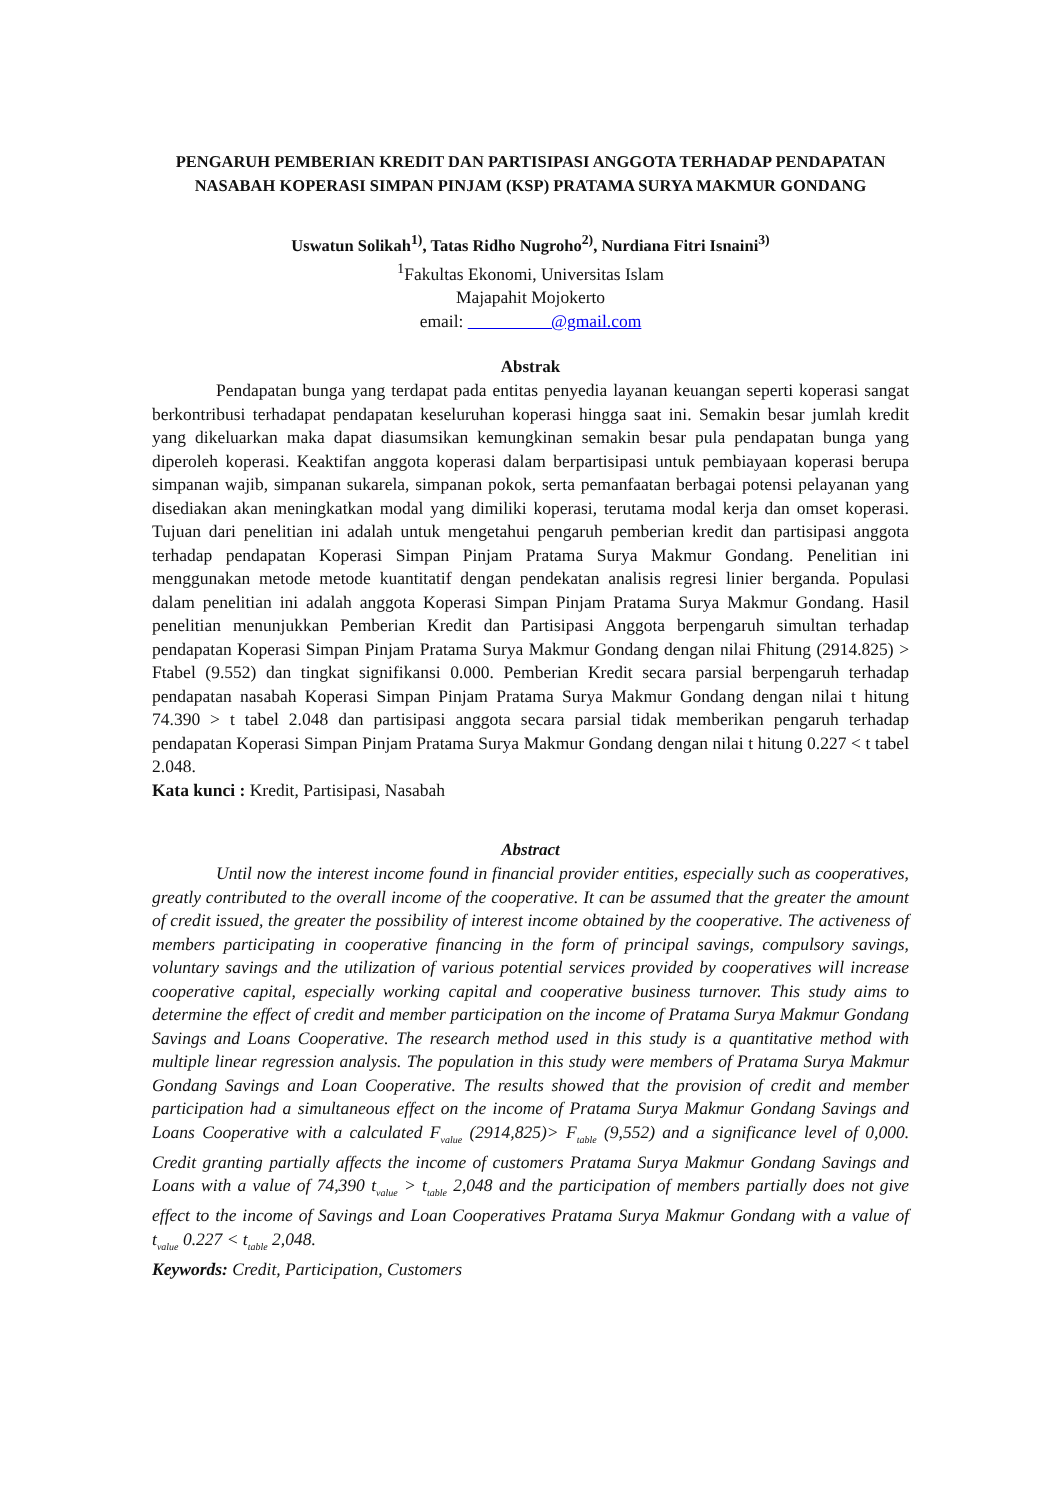PENGARUH PEMBERIAN KREDIT DAN PARTISIPASI ANGGOTA TERHADAP PENDAPATAN NASABAH KOPERASI SIMPAN PINJAM (KSP) PRATAMA SURYA MAKMUR GONDANG
Uswatun Solikah<sup>1)</sup>, Tatas Ridho Nugroho<sup>2)</sup>, Nurdiana Fitri Isnaini<sup>3)</sup>
<sup>1</sup> Fakultas Ekonomi, Universitas Islam
Majapahit Mojokerto
email: @gmail.com
Abstrak
Pendapatan bunga yang terdapat pada entitas penyedia layanan keuangan seperti koperasi sangat berkontribusi terhadapat pendapatan keseluruhan koperasi hingga saat ini. Semakin besar jumlah kredit yang dikeluarkan maka dapat diasumsikan kemungkinan semakin besar pula pendapatan bunga yang diperoleh koperasi. Keaktifan anggota koperasi dalam berpartisipasi untuk pembiayaan koperasi berupa simpanan wajib, simpanan sukarela, simpanan pokok, serta pemanfaatan berbagai potensi pelayanan yang disediakan akan meningkatkan modal yang dimiliki koperasi, terutama modal kerja dan omset koperasi. Tujuan dari penelitian ini adalah untuk mengetahui pengaruh pemberian kredit dan partisipasi anggota terhadap pendapatan Koperasi Simpan Pinjam Pratama Surya Makmur Gondang. Penelitian ini menggunakan metode metode kuantitatif dengan pendekatan analisis regresi linier berganda. Populasi dalam penelitian ini adalah anggota Koperasi Simpan Pinjam Pratama Surya Makmur Gondang. Hasil penelitian menunjukkan Pemberian Kredit dan Partisipasi Anggota berpengaruh simultan terhadap pendapatan Koperasi Simpan Pinjam Pratama Surya Makmur Gondang dengan nilai Fhitung (2914.825) > Ftabel (9.552) dan tingkat signifikansi 0.000. Pemberian Kredit secara parsial berpengaruh terhadap pendapatan nasabah Koperasi Simpan Pinjam Pratama Surya Makmur Gondang dengan nilai t hitung 74.390 > t tabel 2.048 dan partisipasi anggota secara parsial tidak memberikan pengaruh terhadap pendapatan Koperasi Simpan Pinjam Pratama Surya Makmur Gondang dengan nilai t hitung 0.227 < t tabel 2.048.
Kata kunci : Kredit, Partisipasi, Nasabah
Abstract
Until now the interest income found in financial provider entities, especially such as cooperatives, greatly contributed to the overall income of the cooperative. It can be assumed that the greater the amount of credit issued, the greater the possibility of interest income obtained by the cooperative. The activeness of members participating in cooperative financing in the form of principal savings, compulsory savings, voluntary savings and the utilization of various potential services provided by cooperatives will increase cooperative capital, especially working capital and cooperative business turnover. This study aims to determine the effect of credit and member participation on the income of Pratama Surya Makmur Gondang Savings and Loans Cooperative. The research method used in this study is a quantitative method with multiple linear regression analysis. The population in this study were members of Pratama Surya Makmur Gondang Savings and Loan Cooperative. The results showed that the provision of credit and member participation had a simultaneous effect on the income of Pratama Surya Makmur Gondang Savings and Loans Cooperative with a calculated F<sub>value</sub> (2914,825)> F<sub>table</sub> (9,552) and a significance level of 0,000. Credit granting partially affects the income of customers Pratama Surya Makmur Gondang Savings and Loans with a value of 74,390 t<sub>value</sub> > t<sub>table</sub> 2,048 and the participation of members partially does not give effect to the income of Savings and Loan Cooperatives Pratama Surya Makmur Gondang with a value of t<sub>value</sub> 0.227 < t<sub>table</sub> 2,048.
Keywords: Credit, Participation, Customers